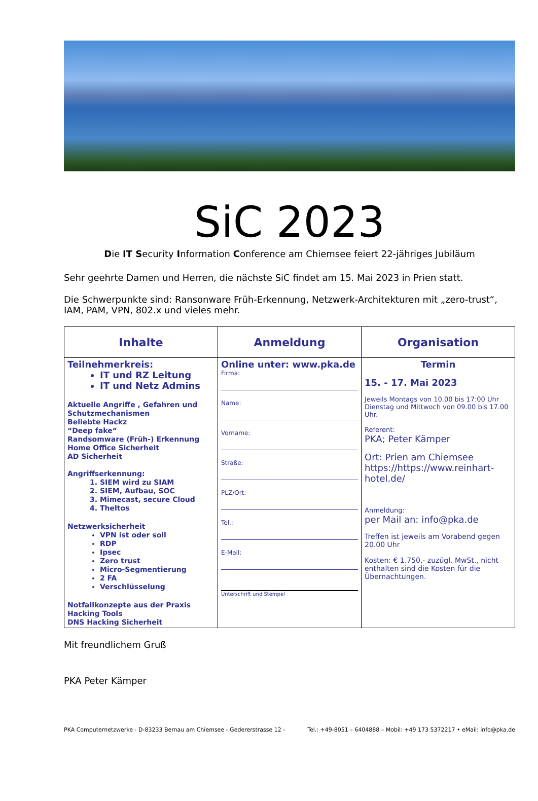SiC 2023
Die IT Security Information Conference am Chiemsee feiert 22-jähriges Jubiläum
Sehr geehrte Damen und Herren, die nächste SiC findet am 15. Mai 2023 in Prien statt.
Die Schwerpunkte sind: Ransonware Früh-Erkennung, Netzwerk-Architekturen mit „zero-trust“, IAM, PAM, VPN, 802.x und vieles mehr.
| Inhalte | Anmeldung | Organisation |
| --- | --- | --- |
| Teilnehmerkreis: IT und RZ Leitung IT und Netz Admins Aktuelle Angriffe , Gefahren und Schutzmechanismen Beliebte Hackz “Deep fake“ Randsomware (Früh-) Erkennung Home Office Sicherheit AD Sicherheit Angriffserkennung: 1. SIEM wird zu SIAM 2. SIEM, Aufbau, SOC 3. Mimecast, secure Cloud 4. Theltos Netzwerksicherheit VPN ist oder soll RDP Ipsec Zero trust Micro-Segmentierung 2 FA Verschlüsselung Notfallkonzepte aus der Praxis Hacking Tools DNS Hacking Sicherheit | Online unter: www.pka.de Firma: Name: Vorname: Straße: PLZ/Ort: Tel.: E-Mail: Unterschrift und Stempel | Termin 15. - 17. Mai 2023 Jeweils Montags von 10.00 bis 17:00 Uhr Dienstag und Mittwoch von 09.00 bis 17.00 Uhr. Referent: PKA; Peter Kämper Ort: Prien am Chiemsee https://https://www.reinhart-hotel.de/ Anmeldung: per Mail an: info@pka.de Treffen ist jeweils am Vorabend gegen 20.00 Uhr Kosten: € 1.750,- zuzügl. MwSt., nicht enthalten sind die Kosten für die Übernachtungen. |
Mit freundlichem Gruß
PKA Peter Kämper
PKA Computernetzwerke - D-83233 Bernau am Chiemsee - Gedererstrasse 12 - Tel.: +49-8051 – 6404888 – Mobil: +49 173 5372217 • eMail: info@pka.de